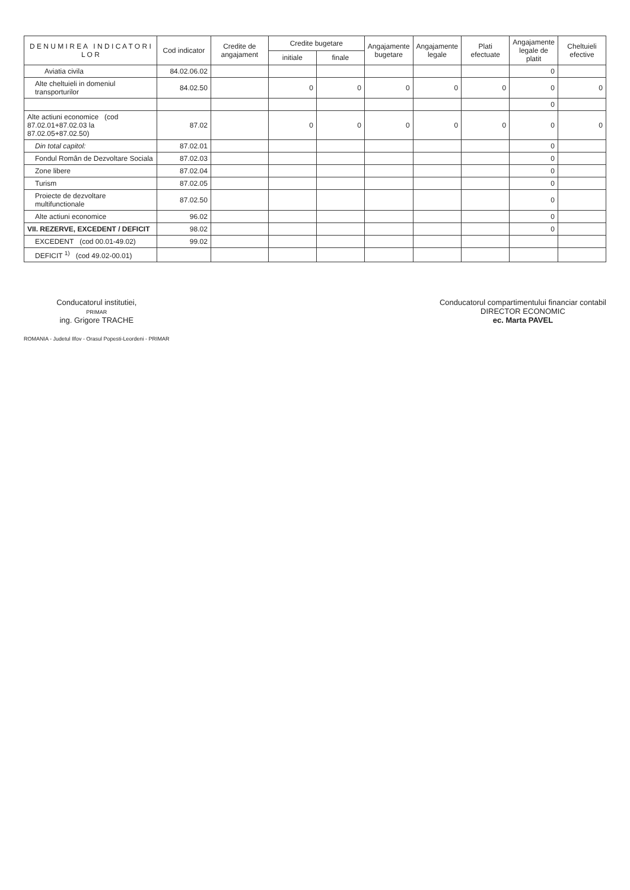| D E N U M I R E A I N D I C A T O R I L O R | Cod indicator | Credite de angajament | Credite bugetare | | Angajamente bugetare | Angajamente legale | Plati efectuate | Angajamente legale de platit | Cheltuieli efective |
| --- | --- | --- | --- | --- | --- | --- | --- | --- | --- |
| | | | initiale | finale | | | | | |
| Aviatia civila | 84.02.06.02 | | | | | | | 0 | |
| Alte cheltuieli in domeniul transporturilor | 84.02.50 | | 0 | 0 | 0 | 0 | 0 | 0 | 0 |
| | | | | | | | | 0 | |
| Alte actiuni economice (cod 87.02.01+87.02.03 la 87.02.05+87.02.50) | 87.02 | | 0 | 0 | 0 | 0 | 0 | 0 | 0 |
| Din total capitol: | 87.02.01 | | | | | | | 0 | |
| Fondul Român de Dezvoltare Sociala | 87.02.03 | | | | | | | 0 | |
| Zone libere | 87.02.04 | | | | | | | 0 | |
| Turism | 87.02.05 | | | | | | | 0 | |
| Proiecte de dezvoltare multifunctionale | 87.02.50 | | | | | | | 0 | |
| Alte actiuni economice | 96.02 | | | | | | | 0 | |
| VII. REZERVE, EXCEDENT / DEFICIT | 98.02 | | | | | | | 0 | |
| EXCEDENT (cod 00.01-49.02) | 99.02 | | | | | | | | |
| DEFICIT <sup>1)</sup> (cod 49.02-00.01) | | | | | | | | | |
Conducatorul institutiei,
PRIMAR
ing. Grigore TRACHE
ROMANIA - Judetul Ilfov - Orasul Popesti-Leordeni - PRIMAR
Conducatorul compartimentului financiar contabil
DIRECTOR ECONOMIC
ec. Marta PAVEL